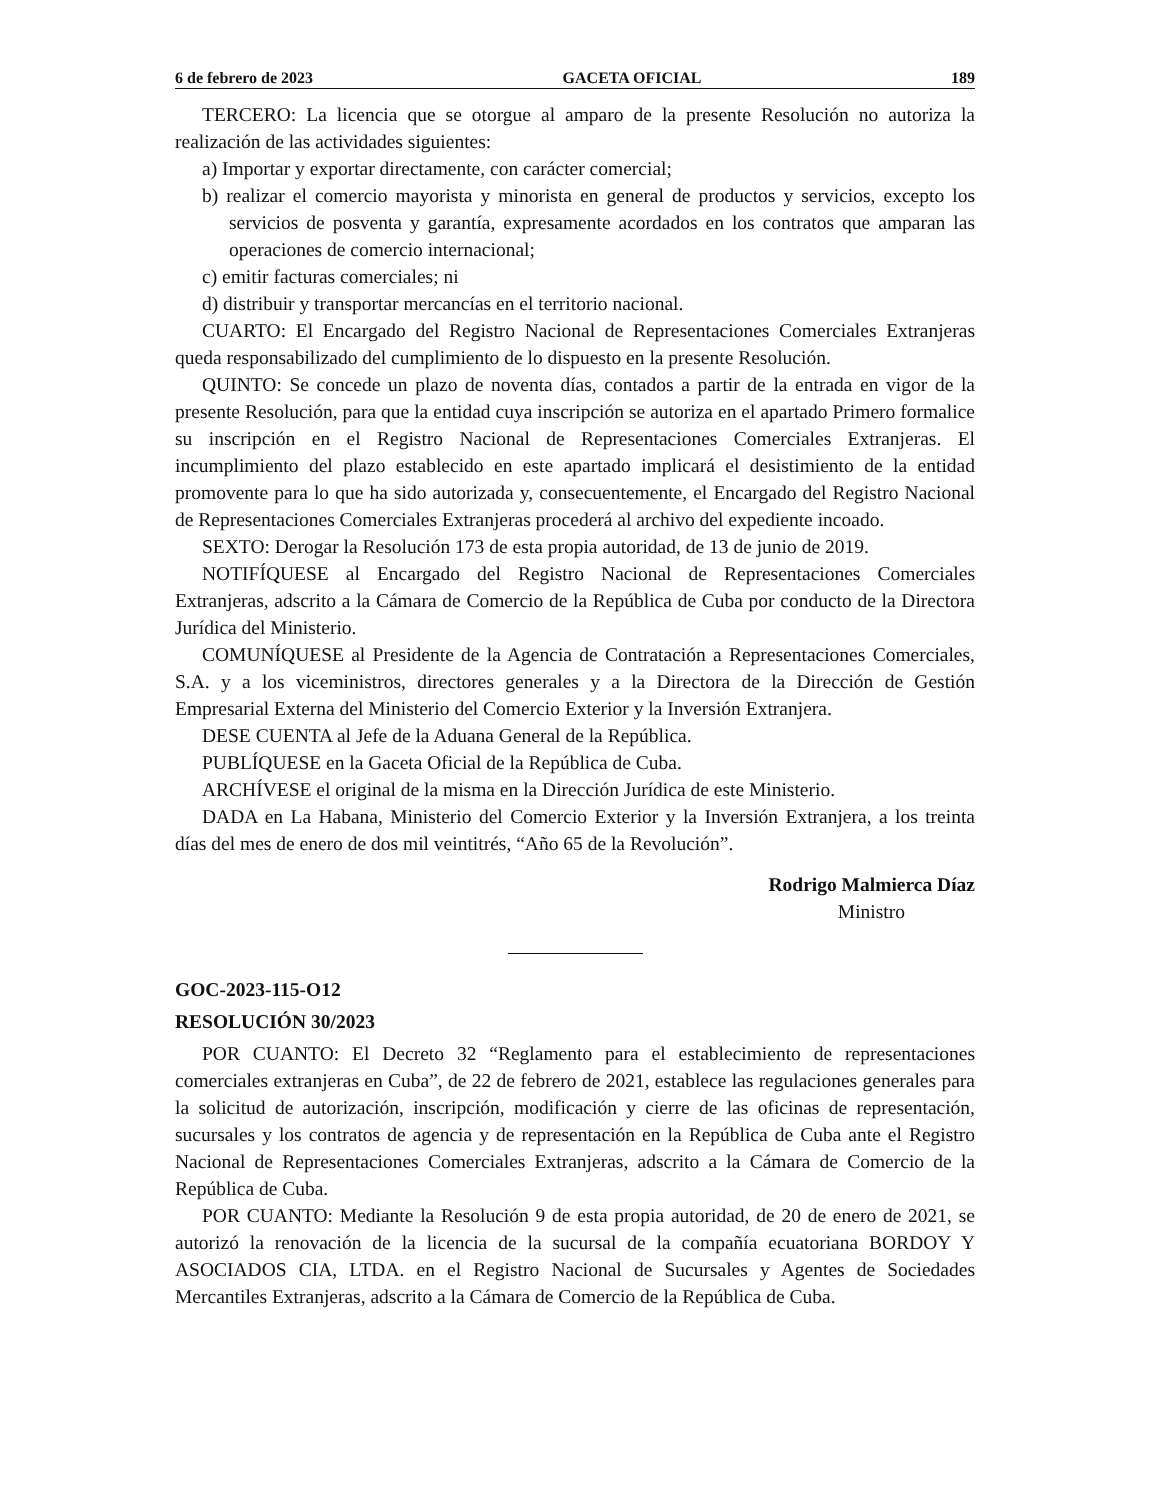6 de febrero de 2023 GACETA OFICIAL 189
TERCERO: La licencia que se otorgue al amparo de la presente Resolución no autoriza la realización de las actividades siguientes:
a) Importar y exportar directamente, con carácter comercial;
b) realizar el comercio mayorista y minorista en general de productos y servicios, excepto los servicios de posventa y garantía, expresamente acordados en los contratos que amparan las operaciones de comercio internacional;
c) emitir facturas comerciales; ni
d) distribuir y transportar mercancías en el territorio nacional.
CUARTO: El Encargado del Registro Nacional de Representaciones Comerciales Extranjeras queda responsabilizado del cumplimiento de lo dispuesto en la presente Resolución.
QUINTO: Se concede un plazo de noventa días, contados a partir de la entrada en vigor de la presente Resolución, para que la entidad cuya inscripción se autoriza en el apartado Primero formalice su inscripción en el Registro Nacional de Representaciones Comerciales Extranjeras. El incumplimiento del plazo establecido en este apartado implicará el desistimiento de la entidad promovente para lo que ha sido autorizada y, consecuentemente, el Encargado del Registro Nacional de Representaciones Comerciales Extranjeras procederá al archivo del expediente incoado.
SEXTO: Derogar la Resolución 173 de esta propia autoridad, de 13 de junio de 2019.
NOTIFÍQUESE al Encargado del Registro Nacional de Representaciones Comerciales Extranjeras, adscrito a la Cámara de Comercio de la República de Cuba por conducto de la Directora Jurídica del Ministerio.
COMUNÍQUESE al Presidente de la Agencia de Contratación a Representaciones Comerciales, S.A. y a los viceministros, directores generales y a la Directora de la Dirección de Gestión Empresarial Externa del Ministerio del Comercio Exterior y la Inversión Extranjera.
DESE CUENTA al Jefe de la Aduana General de la República.
PUBLÍQUESE en la Gaceta Oficial de la República de Cuba.
ARCHÍVESE el original de la misma en la Dirección Jurídica de este Ministerio.
DADA en La Habana, Ministerio del Comercio Exterior y la Inversión Extranjera, a los treinta días del mes de enero de dos mil veintitrés, “Año 65 de la Revolución”.
Rodrigo Malmierca Díaz
Ministro
GOC-2023-115-O12
RESOLUCIÓN 30/2023
POR CUANTO: El Decreto 32 “Reglamento para el establecimiento de representaciones comerciales extranjeras en Cuba”, de 22 de febrero de 2021, establece las regulaciones generales para la solicitud de autorización, inscripción, modificación y cierre de las oficinas de representación, sucursales y los contratos de agencia y de representación en la República de Cuba ante el Registro Nacional de Representaciones Comerciales Extranjeras, adscrito a la Cámara de Comercio de la República de Cuba.
POR CUANTO: Mediante la Resolución 9 de esta propia autoridad, de 20 de enero de 2021, se autorizó la renovación de la licencia de la sucursal de la compañía ecuatoriana BORDOY Y ASOCIADOS CIA, LTDA. en el Registro Nacional de Sucursales y Agentes de Sociedades Mercantiles Extranjeras, adscrito a la Cámara de Comercio de la República de Cuba.